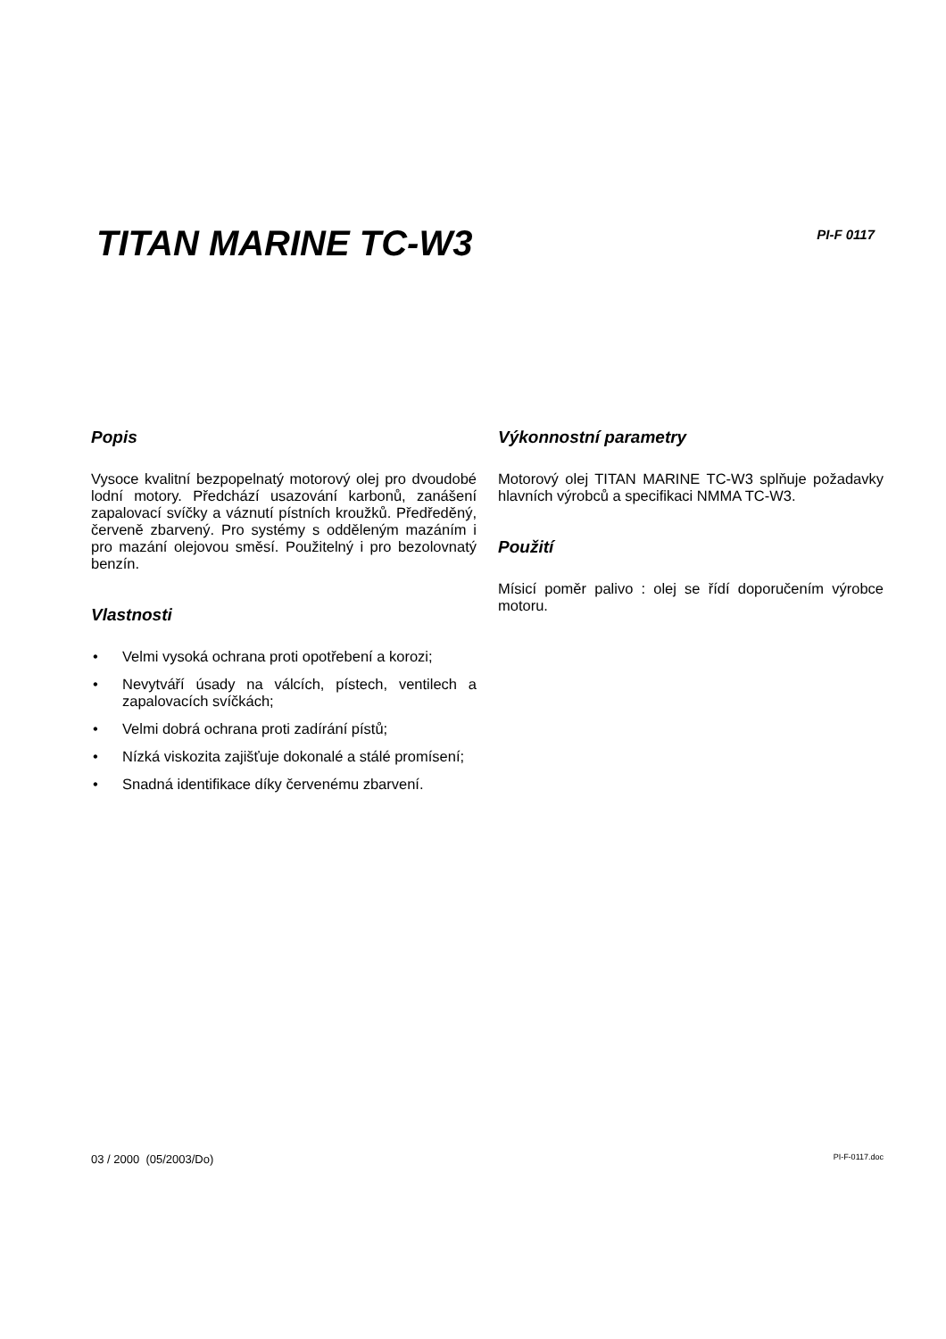TITAN MARINE TC-W3
PI-F 0117
Popis
Vysoce kvalitní bezpopelnatý motorový olej pro dvoudobé lodní motory. Předchází usazování karbonů, zanášení zapalovací svíčky a váznutí pístních kroužků. Předředěný, červeně zbarvený. Pro systémy s odděleným mazáním i pro mazání olejovou směsí. Použitelný i pro bezolovnatý benzín.
Vlastnosti
• Velmi vysoká ochrana proti opotřebení a korozi;
• Nevytváří úsady na válcích, pístech, ventilech a zapalovacích svíčkách;
• Velmi dobrá ochrana proti zadírání pístů;
• Nízká viskozita zajišťuje dokonalé a stálé promísení;
• Snadná identifikace díky červenému zbarvení.
Výkonnostní parametry
Motorový olej TITAN MARINE TC-W3 splňuje požadavky hlavních výrobců a specifikaci NMMA TC-W3.
Použití
Mísicí poměr palivo : olej se řídí doporučením výrobce motoru.
03 / 2000 (05/2003/Do) PI-F-0117.doc